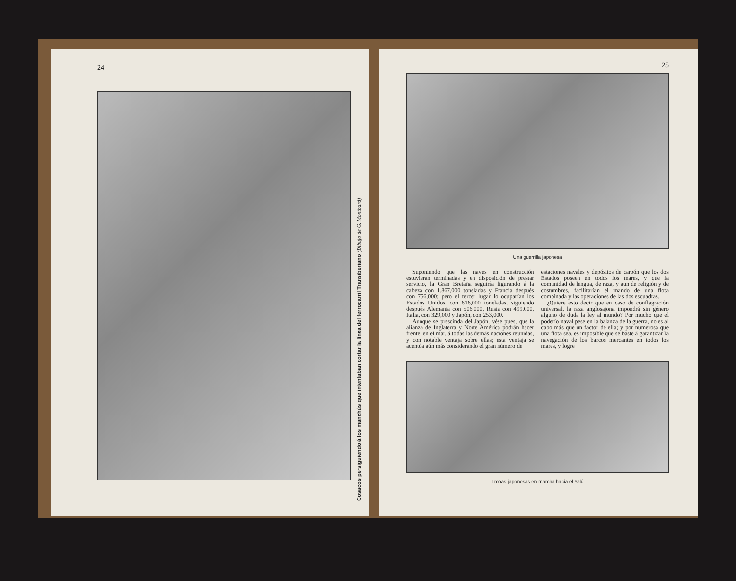24
Cosacos persiguiendo á los manchús que intentaban cortar la línea del ferrocarril Transiberiano (Dibujo de G. Montbard)
25
Una guerrilla japonesa
Suponiendo que las naves en construcción estuvieran terminadas y en disposición de prestar servicio, la Gran Bretaña seguiría figurando á la cabeza con 1.867,000 toneladas y Francia después con 756,000; pero el tercer lugar lo ocuparían los Estados Unidos, con 616,000 toneladas, siguiendo después Alemania con 506,000, Rusia con 499.000, Italia, con 329,000 y Japón, con 253,000.
Aunque se prescinda del Japón, vése pues, que la alianza de Inglaterra y Norte América podrán hacer frente, en el mar, á todas las demás naciones reunidas, y con notable ventaja sobre ellas; esta ventaja se acentúa aún más considerando el gran número de
estaciones navales y depósitos de carbón que los dos Estados poseen en todos los mares, y que la comunidad de lengua, de raza, y aun de religión y de costumbres, facilitarían el mando de una flota combinada y las operaciones de las dos escuadras.
¿Quiere esto decir que en caso de conflagración universal, la raza anglosajona impondrá sin género alguno de duda la ley al mundo? Por mucho que el poderío naval pese en la balanza de la guerra, no es al cabo más que un factor de ella; y por numerosa que una flota sea, es imposible que se baste á garantizar la navegación de los barcos mercantes en todos los mares, y logre
Tropas japonesas en marcha hacia el Yalú